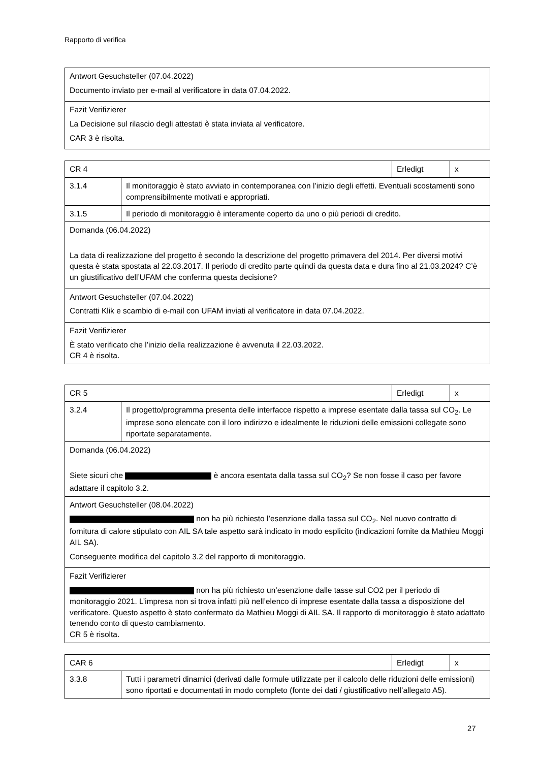Rapporto di verifica
| Antwort Gesuchsteller (07.04.2022) Documento inviato per e-mail al verificatore in data 07.04.2022. |
| Fazit Verifizierer La Decisione sul rilascio degli attestati è stata inviata al verificatore. CAR 3 è risolta. |
| CR 4 | | Erledigt | x |
| 3.1.4 | Il monitoraggio è stato avviato in contemporanea con l’inizio degli effetti. Eventuali scostamenti sono comprensibilmente motivati e appropriati. | | |
| 3.1.5 | Il periodo di monitoraggio è interamente coperto da uno o più periodi di credito. | | |
| Domanda (06.04.2022) La data di realizzazione del progetto è secondo la descrizione del progetto primavera del 2014. Per diversi motivi questa è stata spostata al 22.03.2017. Il periodo di credito parte quindi da questa data e dura fino al 21.03.2024? C’è un giustificativo dell’UFAM che conferma questa decisione? | | | |
| Antwort Gesuchsteller (07.04.2022) Contratti Klik e scambio di e-mail con UFAM inviati al verificatore in data 07.04.2022. | | | |
| Fazit Verifizierer È stato verificato che l’inizio della realizzazione è avvenuta il 22.03.2022. CR 4 è risolta. | | | |
| CR 5 | | Erledigt | x |
| 3.2.4 | Il progetto/programma presenta delle interfacce rispetto a imprese esentate dalla tassa sul CO<sub>2</sub>. Le imprese sono elencate con il loro indirizzo e idealmente le riduzioni delle emissioni collegate sono riportate separatamente. | | |
| Domanda (06.04.2022) Siete sicuri che è ancora esentata dalla tassa sul CO<sub>2</sub>? Se non fosse il caso per favore adattare il capitolo 3.2. | | | |
| Antwort Gesuchsteller (08.04.2022) non ha più richiesto l’esenzione dalla tassa sul CO<sub>2</sub>. Nel nuovo contratto di fornitura di calore stipulato con AIL SA tale aspetto sarà indicato in modo esplicito (indicazioni fornite da Mathieu Moggi AIL SA). Conseguente modifica del capitolo 3.2 del rapporto di monitoraggio. | | | |
| Fazit Verifizierer non ha più richiesto un’esenzione dalle tasse sul CO2 per il periodo di monitoraggio 2021. L’impresa non si trova infatti più nell’elenco di imprese esentate dalla tassa a disposizione del verificatore. Questo aspetto è stato confermato da Mathieu Moggi di AIL SA. Il rapporto di monitoraggio è stato adattato tenendo conto di questo cambiamento. CR 5 è risolta. | | | |
| CAR 6 | | Erledigt | x |
| 3.3.8 | Tutti i parametri dinamici (derivati dalle formule utilizzate per il calcolo delle riduzioni delle emissioni) sono riportati e documentati in modo completo (fonte dei dati / giustificativo nell’allegato A5). | | |
27